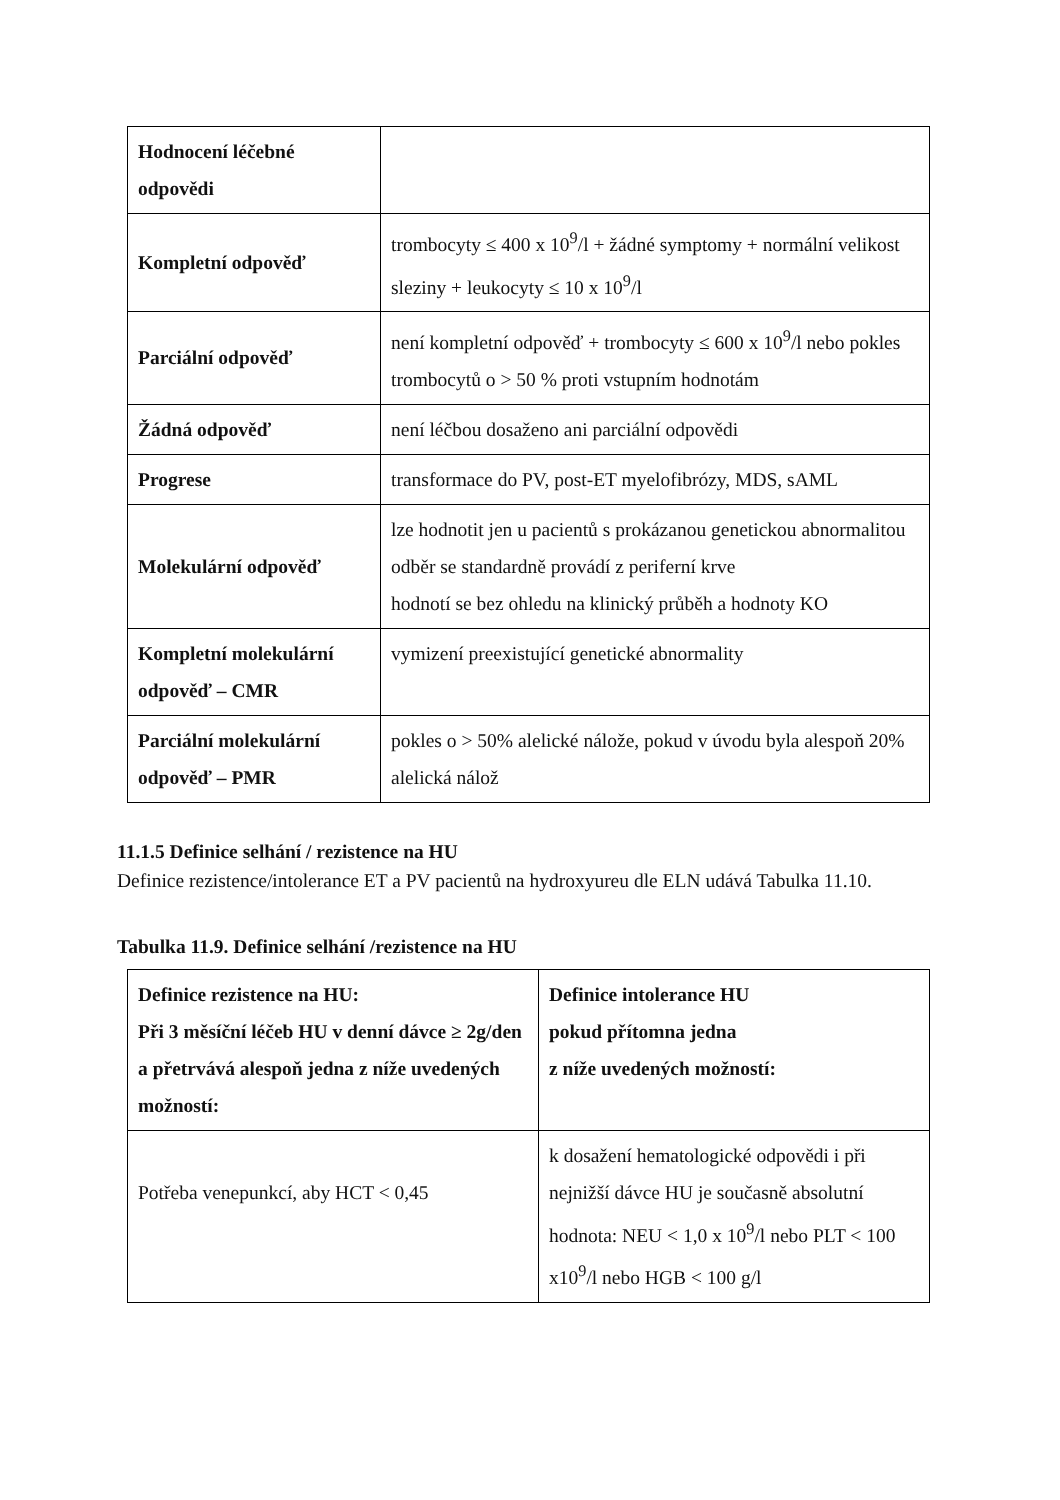| Hodnocení léčebné odpovědi | |
| Kompletní odpověď | trombocyty ≤ 400 x 10<sup>9</sup>/l + žádné symptomy + normální velikost sleziny + leukocyty ≤ 10 x 10<sup>9</sup>/l |
| Parciální odpověď | není kompletní odpověď + trombocyty ≤ 600 x 10<sup>9</sup>/l nebo pokles trombocytů o > 50 % proti vstupním hodnotám |
| Žádná odpověď | není léčbou dosaženo ani parciální odpovědi |
| Progrese | transformace do PV, post-ET myelofibrózy, MDS, sAML |
| Molekulární odpověď | lze hodnotit jen u pacientů s prokázanou genetickou abnormalitou odběr se standardně provádí z periferní krve hodnotí se bez ohledu na klinický průběh a hodnoty KO |
| Kompletní molekulární odpověď – CMR | vymizení preexistující genetické abnormality |
| Parciální molekulární odpověď – PMR | pokles o > 50% alelické nálože, pokud v úvodu byla alespoň 20% alelická nálož |
11.1.5 Definice selhání / rezistence na HU
Definice rezistence/intolerance ET a PV pacientů na hydroxyureu dle ELN udává Tabulka 11.10.
Tabulka 11.9. Definice selhání /rezistence na HU
| Definice rezistence na HU: Při 3 měsíční léčeb HU v denní dávce ≥ 2g/den a přetrvává alespoň jedna z níže uvedených možností: | Definice intolerance HU pokud přítomna jedna z níže uvedených možností: |
| Potřeba venepunkcí, aby HCT < 0,45 | k dosažení hematologické odpovědi i při nejnižší dávce HU je současně absolutní hodnota: NEU < 1,0 x 10<sup>9</sup>/l nebo PLT < 100 x10<sup>9</sup>/l nebo HGB < 100 g/l |